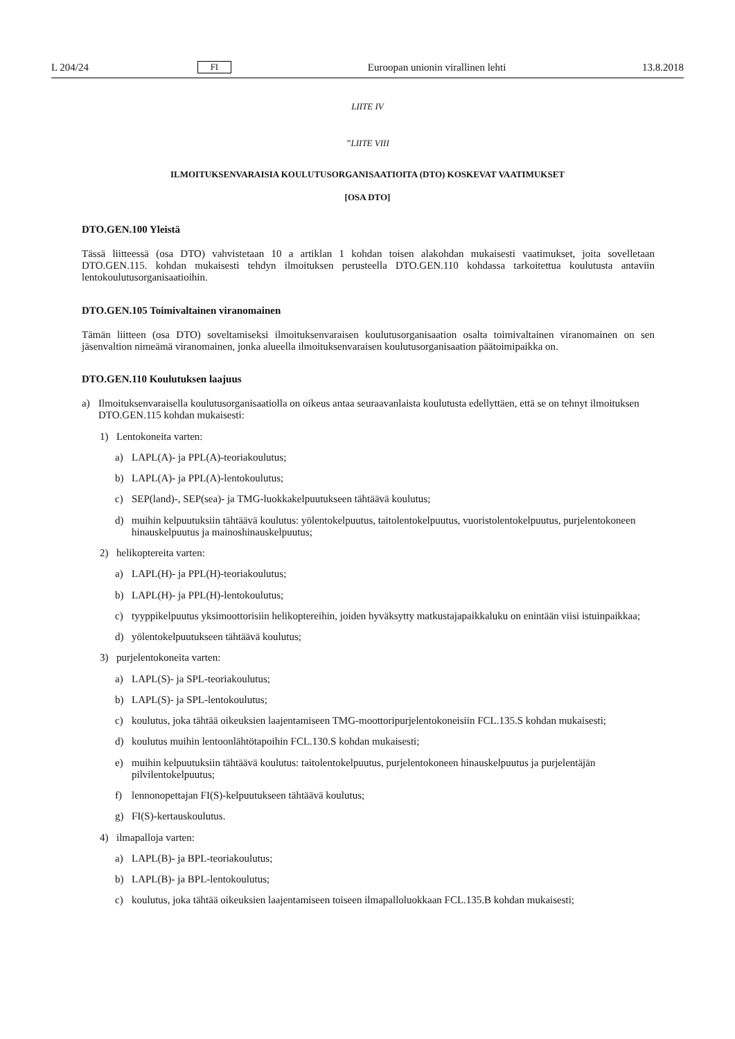L 204/24 FI Euroopan unionin virallinen lehti 13.8.2018
LIITE IV
”LIITE VIII
ILMOITUKSENVARAISIA KOULUTUSORGANISAATIOITA (DTO) KOSKEVAT VAATIMUKSET
[OSA DTO]
DTO.GEN.100 Yleistä
Tässä liitteessä (osa DTO) vahvistetaan 10 a artiklan 1 kohdan toisen alakohdan mukaisesti vaatimukset, joita sovelletaan DTO.GEN.115. kohdan mukaisesti tehdyn ilmoituksen perusteella DTO.GEN.110 kohdassa tarkoitettua koulutusta antaviin lentokoulutusorganisaatioihin.
DTO.GEN.105 Toimivaltainen viranomainen
Tämän liitteen (osa DTO) soveltamiseksi ilmoituksenvaraisen koulutusorganisaation osalta toimivaltainen viranomainen on sen jäsenvaltion nimeämä viranomainen, jonka alueella ilmoituksenvaraisen koulutusorganisaation päätoimi­paikka on.
DTO.GEN.110 Koulutuksen laajuus
a) Ilmoituksenvaraisella koulutusorganisaatiolla on oikeus antaa seuraavanlaista koulutusta edellyttäen, että se on tehnyt ilmoituksen DTO.GEN.115 kohdan mukaisesti:
1) Lentokoneita varten:
a) LAPL(A)- ja PPL(A)-teoriakoulutus;
b) LAPL(A)- ja PPL(A)-lentokoulutus;
c) SEP(land)-, SEP(sea)- ja TMG-luokkakelpuutukseen tähtäävä koulutus;
d) muihin kelpuutuksiin tähtäävä koulutus: yölentokelpuutus, taitolentokelpuutus, vuoristolentokelpuutus, purjelentokoneen hinauskelpuutus ja mainoshinauskelpuutus;
2) helikoptereita varten:
a) LAPL(H)- ja PPL(H)-teoriakoulutus;
b) LAPL(H)- ja PPL(H)-lentokoulutus;
c) tyyppikelpuutus yksimoottorisiin helikoptereihin, joiden hyväksytty matkustajapaikkaluku on enintään viisi istuinpaikkaa;
d) yölentokelpuutukseen tähtäävä koulutus;
3) purjelentokoneita varten:
a) LAPL(S)- ja SPL-teoriakoulutus;
b) LAPL(S)- ja SPL-lentokoulutus;
c) koulutus, joka tähtää oikeuksien laajentamiseen TMG-moottoripurjelentokoneisiin FCL.135.S kohdan mukaisesti;
d) koulutus muihin lentoonlähtötapoihin FCL.130.S kohdan mukaisesti;
e) muihin kelpuutuksiin tähtäävä koulutus: taitolentokelpuutus, purjelentokoneen hinauskelpuutus ja purjelentäjän pilvilentokelpuutus;
f) lennonopettajan FI(S)-kelpuutukseen tähtäävä koulutus;
g) FI(S)-kertauskoulutus.
4) ilmapalloja varten:
a) LAPL(B)- ja BPL-teoriakoulutus;
b) LAPL(B)- ja BPL-lentokoulutus;
c) koulutus, joka tähtää oikeuksien laajentamiseen toiseen ilmapalloluokkaan FCL.135.B kohdan mukaisesti;